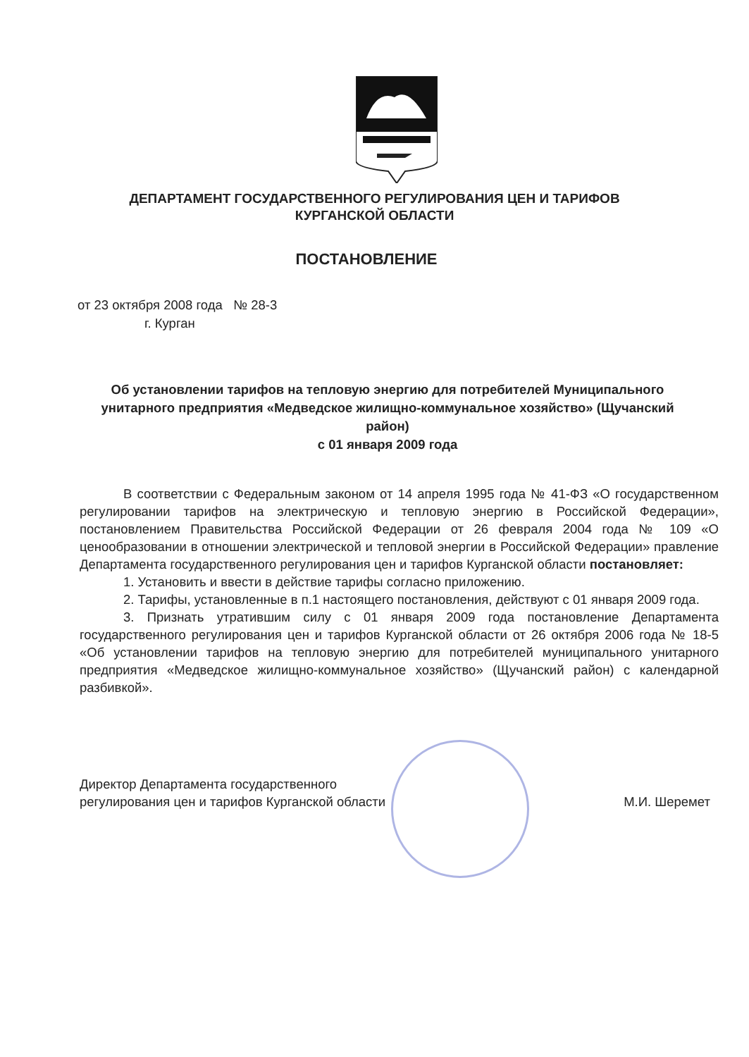ДЕПАРТАМЕНТ ГОСУДАРСТВЕННОГО РЕГУЛИРОВАНИЯ ЦЕН И ТАРИФОВ
КУРГАНСКОЙ ОБЛАСТИ
ПОСТАНОВЛЕНИЕ
от 23 октября 2008 года № 28-3
г. Курган
Об установлении тарифов на тепловую энергию для потребителей Муниципального унитарного предприятия «Медведское жилищно-коммунальное хозяйство» (Щучанский район)
с 01 января 2009 года
В соответствии с Федеральным законом от 14 апреля 1995 года № 41-ФЗ «О государственном регулировании тарифов на электрическую и тепловую энергию в Российской Федерации», постановлением Правительства Российской Федерации от 26 февраля 2004 года № 109 «О ценообразовании в отношении электрической и тепловой энергии в Российской Федерации» правление Департамента государственного регулирования цен и тарифов Курганской области постановляет:
1. Установить и ввести в действие тарифы согласно приложению.
2. Тарифы, установленные в п.1 настоящего постановления, действуют с 01 января 2009 года.
3. Признать утратившим силу с 01 января 2009 года постановление Департамента государственного регулирования цен и тарифов Курганской области от 26 октября 2006 года № 18-5 «Об установлении тарифов на тепловую энергию для потребителей муниципального унитарного предприятия «Медведское жилищно-коммунальное хозяйство» (Щучанский район) с календарной разбивкой».
Директор Департамента государственного
регулирования цен и тарифов Курганской области
М.И. Шеремет